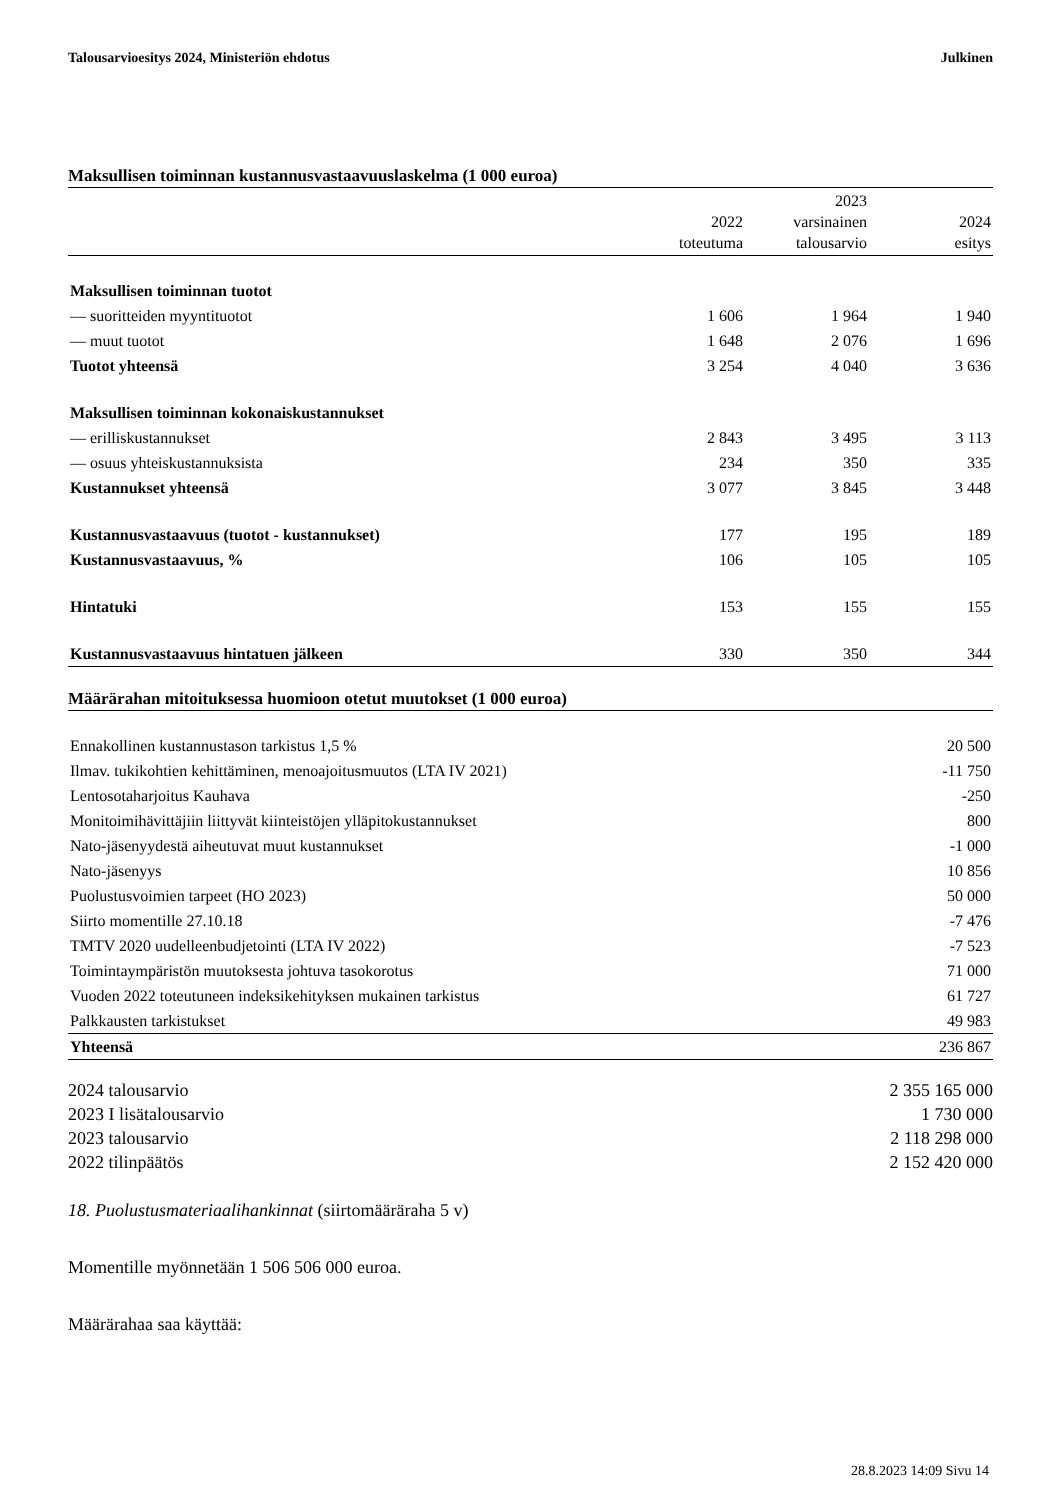Talousarvioesitys 2024, Ministeriön ehdotus Julkinen
Maksullisen toiminnan kustannusvastaavuuslaskelma (1 000 euroa)
| | 2022 toteutuma | 2023 varsinainen talousarvio | 2024 esitys |
| --- | --- | --- | --- |
| Maksullisen toiminnan tuotot | | | |
| — suoritteiden myyntituotot | 1 606 | 1 964 | 1 940 |
| — muut tuotot | 1 648 | 2 076 | 1 696 |
| Tuotot yhteensä | 3 254 | 4 040 | 3 636 |
| Maksullisen toiminnan kokonaiskustannukset | | | |
| — erilliskustannukset | 2 843 | 3 495 | 3 113 |
| — osuus yhteiskustannuksista | 234 | 350 | 335 |
| Kustannukset yhteensä | 3 077 | 3 845 | 3 448 |
| Kustannusvastaavuus (tuotot - kustannukset) | 177 | 195 | 189 |
| Kustannusvastaavuus, % | 106 | 105 | 105 |
| Hintatuki | 153 | 155 | 155 |
| Kustannusvastaavuus hintatuen jälkeen | 330 | 350 | 344 |
Määrärahan mitoituksessa huomioon otetut muutokset (1 000 euroa)
| Ennakollinen kustannustason tarkistus 1,5 % | 20 500 |
| Ilmav. tukikohtien kehittäminen, menoajoitusmuutos (LTA IV 2021) | -11 750 |
| Lentosotaharjoitus Kauhava | -250 |
| Monitoimihävittäjiin liittyvät kiinteistöjen ylläpitokustannukset | 800 |
| Nato-jäsenyydestä aiheutuvat muut kustannukset | -1 000 |
| Nato-jäsenyys | 10 856 |
| Puolustusvoimien tarpeet (HO 2023) | 50 000 |
| Siirto momentille 27.10.18 | -7 476 |
| TMTV 2020 uudelleenbudjetointi (LTA IV 2022) | -7 523 |
| Toimintaympäristön muutoksesta johtuva tasokorotus | 71 000 |
| Vuoden 2022 toteutuneen indeksikehityksen mukainen tarkistus | 61 727 |
| Palkkausten tarkistukset | 49 983 |
| Yhteensä | 236 867 |
| 2024 talousarvio | 2 355 165 000 |
| 2023 I lisätalousarvio | 1 730 000 |
| 2023 talousarvio | 2 118 298 000 |
| 2022 tilinpäätös | 2 152 420 000 |
18. Puolustusmateriaalihankinnat (siirtomääräraha 5 v)
Momentille myönnetään 1 506 506 000 euroa.
Määrärahaa saa käyttää:
28.8.2023 14:09 Sivu 14